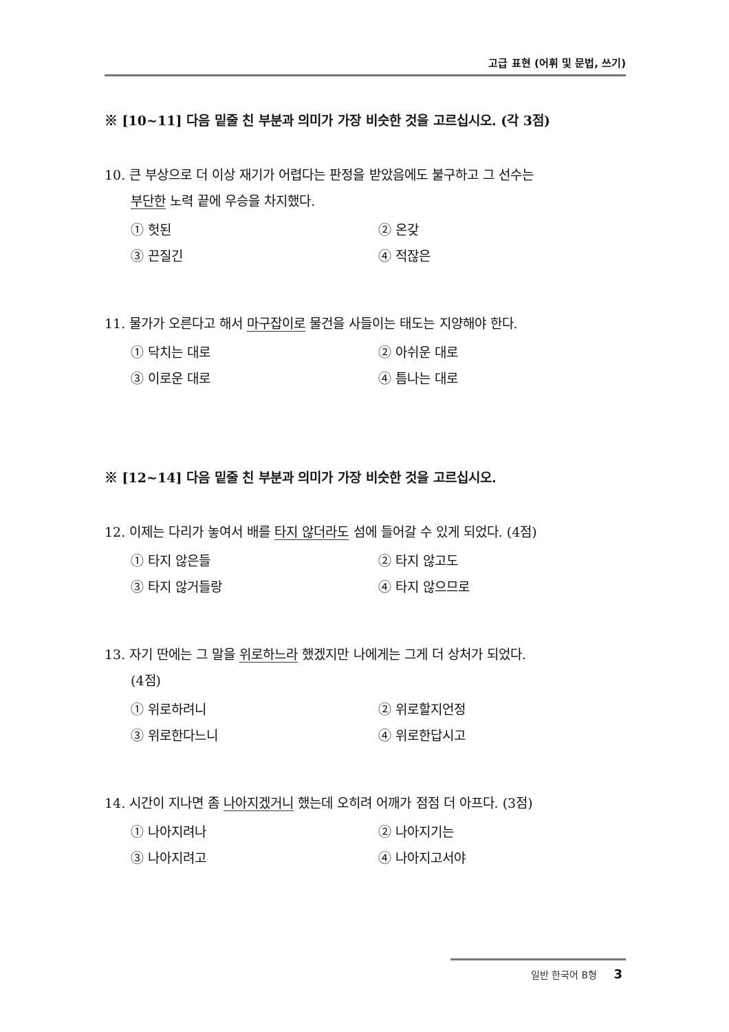고급 표현 (어휘 및 문법, 쓰기)
※ [10~11] 다음 밑줄 친 부분과 의미가 가장 비슷한 것을 고르십시오. (각 3점)
10. 큰 부상으로 더 이상 재기가 어렵다는 판정을 받았음에도 불구하고 그 선수는
부단한 노력 끝에 우승을 차지했다.
① 헛된
② 온갖
③ 끈질긴
④ 적잖은
11. 물가가 오른다고 해서 마구잡이로 물건을 사들이는 태도는 지양해야 한다.
① 닥치는 대로
② 아쉬운 대로
③ 이로운 대로
④ 틈나는 대로
※ [12~14] 다음 밑줄 친 부분과 의미가 가장 비슷한 것을 고르십시오.
12. 이제는 다리가 놓여서 배를 타지 않더라도 섬에 들어갈 수 있게 되었다. (4점)
① 타지 않은들
② 타지 않고도
③ 타지 않거들랑
④ 타지 않으므로
13. 자기 딴에는 그 말을 위로하느라 했겠지만 나에게는 그게 더 상처가 되었다.
(4점)
① 위로하려니
② 위로할지언정
③ 위로한다느니
④ 위로한답시고
14. 시간이 지나면 좀 나아지겠거니 했는데 오히려 어깨가 점점 더 아프다. (3점)
① 나아지려나
② 나아지기는
③ 나아지려고
④ 나아지고서야
일반 한국어 B형 3